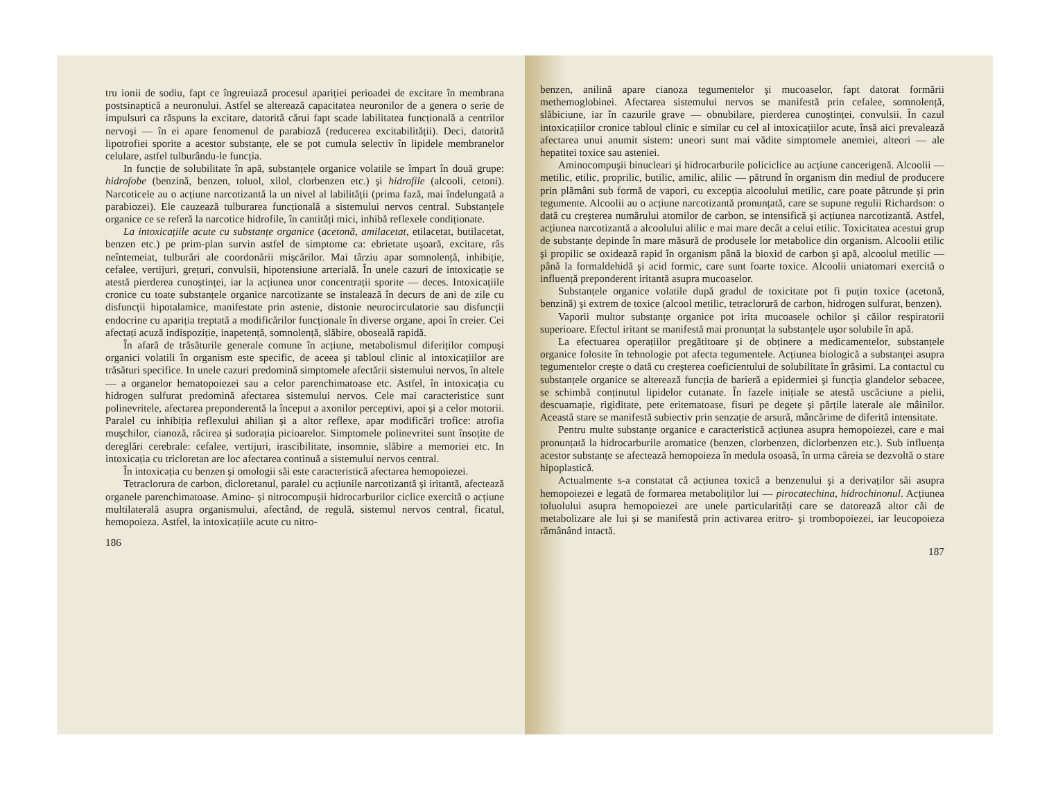tru ionii de sodiu, fapt ce îngreuiază procesul apariției perioadei de excitare în membrana postsinaptică a neuronului. Astfel se alterează capacitatea neuronilor de a genera o serie de impulsuri ca răspuns la excitare, datorită cărui fapt scade labilitatea funcțională a centrilor nervoşi — în ei apare fenomenul de parabioză (reducerea excitabilității). Deci, datorită lipotrofiei sporite a acestor substanțe, ele se pot cumula selectiv în lipidele membranelor celulare, astfel tulburându-le funcția.
In funcție de solubilitate în apă, substanțele organice volatile se împart în două grupe: hidrofobe (benzină, benzen, toluol, xilol, clorbenzen etc.) şi hidrofile (alcooli, cetoni). Narcoticele au o acțiune narcotizantă la un nivel al labilității (prima fază, mai îndelungată a parabiozei). Ele cauzează tulburarea funcțională a sistemului nervos central. Substanțele organice ce se referă la narcotice hidrofile, în cantități mici, inhibă reflexele condiționate.
La intoxicațiile acute cu substanțe organice (acetonă, amilacetat, etilacetat, butilacetat, benzen etc.) pe prim-plan survin astfel de simptome ca: ebrietate uşoară, excitare, râs neîntemeiat, tulburări ale coordonării mişcărilor. Mai târziu apar somnolență, inhibiție, cefalee, vertijuri, grețuri, convulsii, hipotensiune arterială. În unele cazuri de intoxicație se atestă pierderea cunoştinței, iar la acțiunea unor concentrații sporite — deces. Intoxicațiile cronice cu toate substanțele organice narcotizante se instalează în decurs de ani de zile cu disfuncții hipotalamice, manifestate prin astenie, distonie neurocirculatorie sau disfuncții endocrine cu apariția treptată a modificărilor funcționale în diverse organe, apoi în creier. Cei afectați acuză indispoziție, inapetență, somnolență, slăbire, oboseală rapidă.
În afară de trăsăturile generale comune în acțiune, metabolismul diferiților compuşi organici volatili în organism este specific, de aceea şi tabloul clinic al intoxicațiilor are trăsături specifice. In unele cazuri predomină simptomele afectării sistemului nervos, în altele — a organelor hematopoiezei sau a celor parenchimatoase etc. Astfel, în intoxicația cu hidrogen sulfurat predomină afectarea sistemului nervos. Cele mai caracteristice sunt polinevritele, afectarea preponderentă la început a axonilor perceptivi, apoi şi a celor motorii. Paralel cu inhibiția reflexului ahilian şi a altor reflexe, apar modificări trofice: atrofia muşchilor, cianoză, răcirea şi sudorația picioarelor. Simptomele polinevritei sunt însoțite de dereglări cerebrale: cefalee, vertijuri, irascibilitate, insomnie, slăbire a memoriei etc. In intoxicația cu tricloretan are loc afectarea continuă a sistemului nervos central.
În intoxicația cu benzen şi omologii săi este caracteristică afectarea hemopoiezei.
Tetraclorura de carbon, dicloretanul, paralel cu acțiunile narcotizantă şi iritantă, afectează organele parenchimatoase. Amino- şi nitrocompuşii hidrocarburilor ciclice exercită o acțiune multilaterală asupra organismului, afectând, de regulă, sistemul nervos central, ficatul, hemopoieza. Astfel, la intoxicațiile acute cu nitro-
186
benzen, anilină apare cianoza tegumentelor şi mucoaselor, fapt datorat formării methemoglobinei. Afectarea sistemului nervos se manifestă prin cefalee, somnolență, slăbiciune, iar în cazurile grave — obnubilare, pierderea cunoştinței, convulsii. În cazul intoxicațiilor cronice tabloul clinic e similar cu cel al intoxicațiilor acute, însă aici prevalează afectarea unui anumit sistem: uneori sunt mai vădite simptomele anemiei, alteori — ale hepatitei toxice sau asteniei.
Aminocompuşii binucleari şi hidrocarburile policiclice au acțiune cancerigenă. Alcoolii — metilic, etilic, proprilic, butilic, amilic, alilic — pătrund în organism din mediul de producere prin plămâni sub formă de vapori, cu excepția alcoolului metilic, care poate pătrunde şi prin tegumente. Alcoolii au o acțiune narcotizantă pronunțată, care se supune regulii Richardson: o dată cu creşterea numărului atomilor de carbon, se intensifică şi acțiunea narcotizantă. Astfel, acțiunea narcotizantă a alcoolului alilic e mai mare decât a celui etilic. Toxicitatea acestui grup de substanțe depinde în mare măsură de produsele lor metabolice din organism. Alcoolii etilic şi propilic se oxidează rapid în organism până la bioxid de carbon şi apă, alcoolul metilic — până la formaldehidă şi acid formic, care sunt foarte toxice. Alcoolii uniatomari exercită o influență preponderent iritantă asupra mucoaselor.
Substanțele organice volatile după gradul de toxicitate pot fi puțin toxice (acetonă, benzină) şi extrem de toxice (alcool metilic, tetraclorură de carbon, hidrogen sulfurat, benzen).
Vaporii multor substanțe organice pot irita mucoasele ochilor şi căilor respiratorii superioare. Efectul iritant se manifestă mai pronunțat la substanțele uşor solubile în apă.
La efectuarea operațiilor pregătitoare şi de obținere a medicamentelor, substanțele organice folosite în tehnologie pot afecta tegumentele. Acțiunea biologică a substanței asupra tegumentelor creşte o dată cu creşterea coeficientului de solubilitate în grăsimi. La contactul cu substanțele organice se alterează funcția de barieră a epidermiei şi funcția glandelor sebacee, se schimbă conținutul lipidelor cutanate. În fazele inițiale se atestă uscăciune a pielii, descuamație, rigiditate, pete eritematoase, fisuri pe degete şi părțile laterale ale mâinilor. Această stare se manifestă subiectiv prin senzație de arsură, mâncărime de diferită intensitate.
Pentru multe substanțe organice e caracteristică acțiunea asupra hemopoiezei, care e mai pronunțată la hidrocarburile aromatice (benzen, clorbenzen, diclorbenzen etc.). Sub influența acestor substanțe se afectează hemopoieza în medula osoasă, în urma căreia se dezvoltă o stare hipoplastică.
Actualmente s-a constatat că acțiunea toxică a benzenului şi a derivaților săi asupra hemopoiezei e legată de formarea metaboliților lui — pirocatechina, hidrochinonul. Acțiunea toluolului asupra hemopoiezei are unele particularități care se datorează altor căi de metabolizare ale lui şi se manifestă prin activarea eritro- şi trombopoiezei, iar leucopoieza rămânând intactă.
187